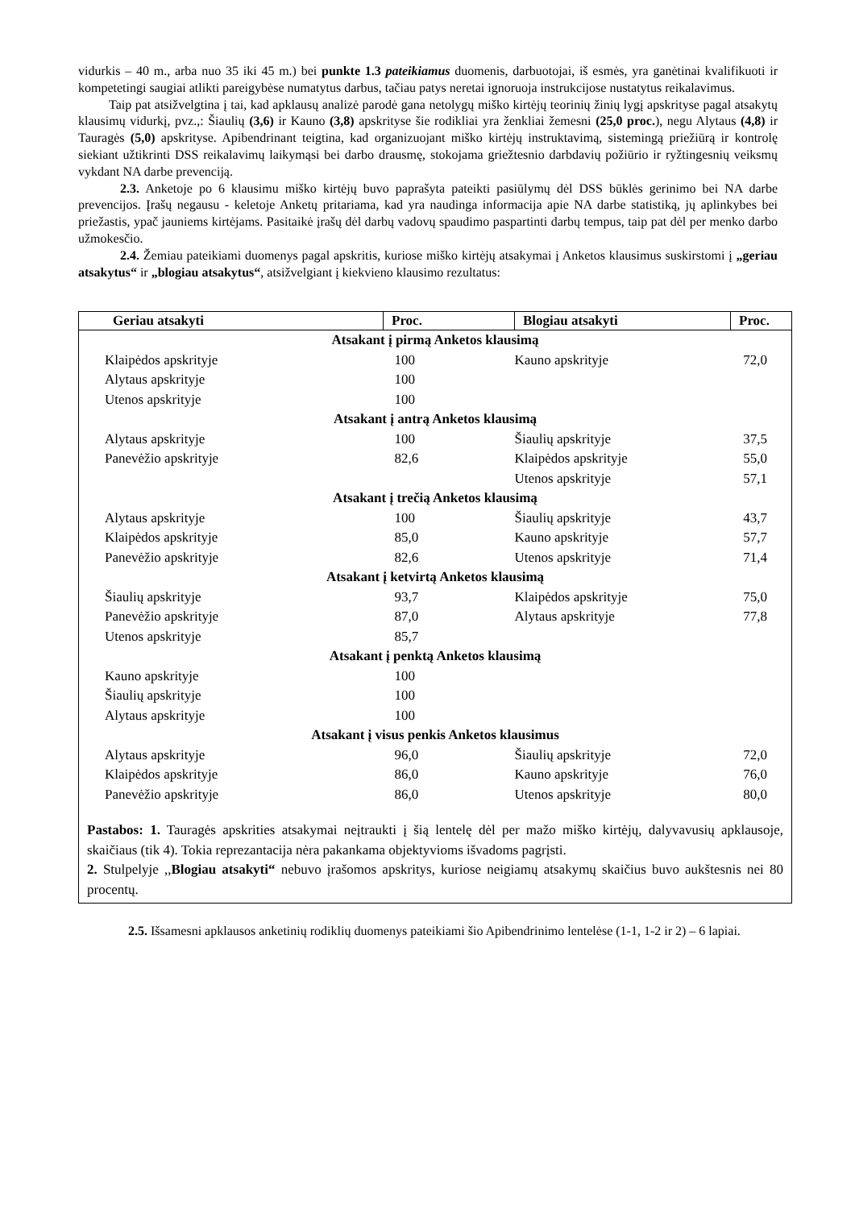vidurkis – 40 m., arba nuo 35 iki 45 m.) bei punkte 1.3 pateikiamus duomenis, darbuotojai, iš esmės, yra ganėtinai kvalifikuoti ir kompetetingi saugiai atlikti pareigybėse numatytus darbus, tačiau patys neretai ignoruoja instrukcijose nustatytus reikalavimus.
Taip pat atsižvelgtina į tai, kad apklausų analizė parodė gana netolygų miško kirtėjų teorinių žinių lygį apskrityse pagal atsakytų klausimų vidurkį, pvz.,: Šiaulių (3,6) ir Kauno (3,8) apskrityse šie rodikliai yra ženkliai žemesni (25,0 proc.), negu Alytaus (4,8) ir Tauragės (5,0) apskrityse. Apibendrinant teigtina, kad organizuojant miško kirtėjų instruktavimą, sistemingą priežiūrą ir kontrolę siekiant užtikrinti DSS reikalavimų laikymąsi bei darbo drausmę, stokojama griežtesnio darbdavių požiūrio ir ryžtingesnių veiksmų vykdant NA darbe prevenciją.
2.3. Anketoje po 6 klausimu miško kirtėjų buvo paprašyta pateikti pasiūlymų dėl DSS būklės gerinimo bei NA darbe prevencijos. Įrašų negausu - keletoje Anketų pritariama, kad yra naudinga informacija apie NA darbe statistiką, jų aplinkybes bei priežastis, ypač jauniems kirtėjams. Pasitaikė įrašų dėl darbų vadovų spaudimo paspartinti darbų tempus, taip pat dėl per menko darbo užmokesčio.
2.4. Žemiau pateikiami duomenys pagal apskritis, kuriose miško kirtėjų atsakymai į Anketos klausimus suskirstomi į „geriau atsakytus“ ir „blogiau atsakytus“, atsižvelgiant į kiekvieno klausimo rezultatus:
| Geriau atsakyti | Proc. | Blogiau atsakyti | Proc. |
| --- | --- | --- | --- |
| Atsakant į pirmą Anketos klausimą | | | |
| Klaipėdos apskrityje | 100 | Kauno apskrityje | 72,0 |
| Alytaus apskrityje | 100 | | |
| Utenos apskrityje | 100 | | |
| Atsakant į antrą Anketos klausimą | | | |
| Alytaus apskrityje | 100 | Šiaulių apskrityje | 37,5 |
| Panevėžio apskrityje | 82,6 | Klaipėdos apskrityje | 55,0 |
| | | Utenos apskrityje | 57,1 |
| Atsakant į trečią Anketos klausimą | | | |
| Alytaus apskrityje | 100 | Šiaulių apskrityje | 43,7 |
| Klaipėdos apskrityje | 85,0 | Kauno apskrityje | 57,7 |
| Panevėžio apskrityje | 82,6 | Utenos apskrityje | 71,4 |
| Atsakant į ketvirtą Anketos klausimą | | | |
| Šiaulių apskrityje | 93,7 | Klaipėdos apskrityje | 75,0 |
| Panevėžio apskrityje | 87,0 | Alytaus apskrityje | 77,8 |
| Utenos apskrityje | 85,7 | | |
| Atsakant į penktą Anketos klausimą | | | |
| Kauno apskrityje | 100 | | |
| Šiaulių apskrityje | 100 | | |
| Alytaus apskrityje | 100 | | |
| Atsakant į visus penkis Anketos klausimus | | | |
| Alytaus apskrityje | 96,0 | Šiaulių apskrityje | 72,0 |
| Klaipėdos apskrityje | 86,0 | Kauno apskrityje | 76,0 |
| Panevėžio apskrityje | 86,0 | Utenos apskrityje | 80,0 |
| Pastabos: 1. Tauragės apskrities atsakymai neįtraukti į šią lentelę dėl per mažo miško kirtėjų, dalyvavusių apklausoje, skaičiaus (tik 4). Tokia reprezantacija nėra pakankama objektyvioms išvadoms pagrįsti. 2. Stulpelyje ,, Blogiau atsakyti“ nebuvo įrašomos apskritys, kuriose neigiamų atsakymų skaičius buvo aukštesnis nei 80 procentų. | | | |
2.5. Išsamesni apklausos anketinių rodiklių duomenys pateikiami šio Apibendrinimo lentelėse (1-1, 1-2 ir 2) – 6 lapiai.